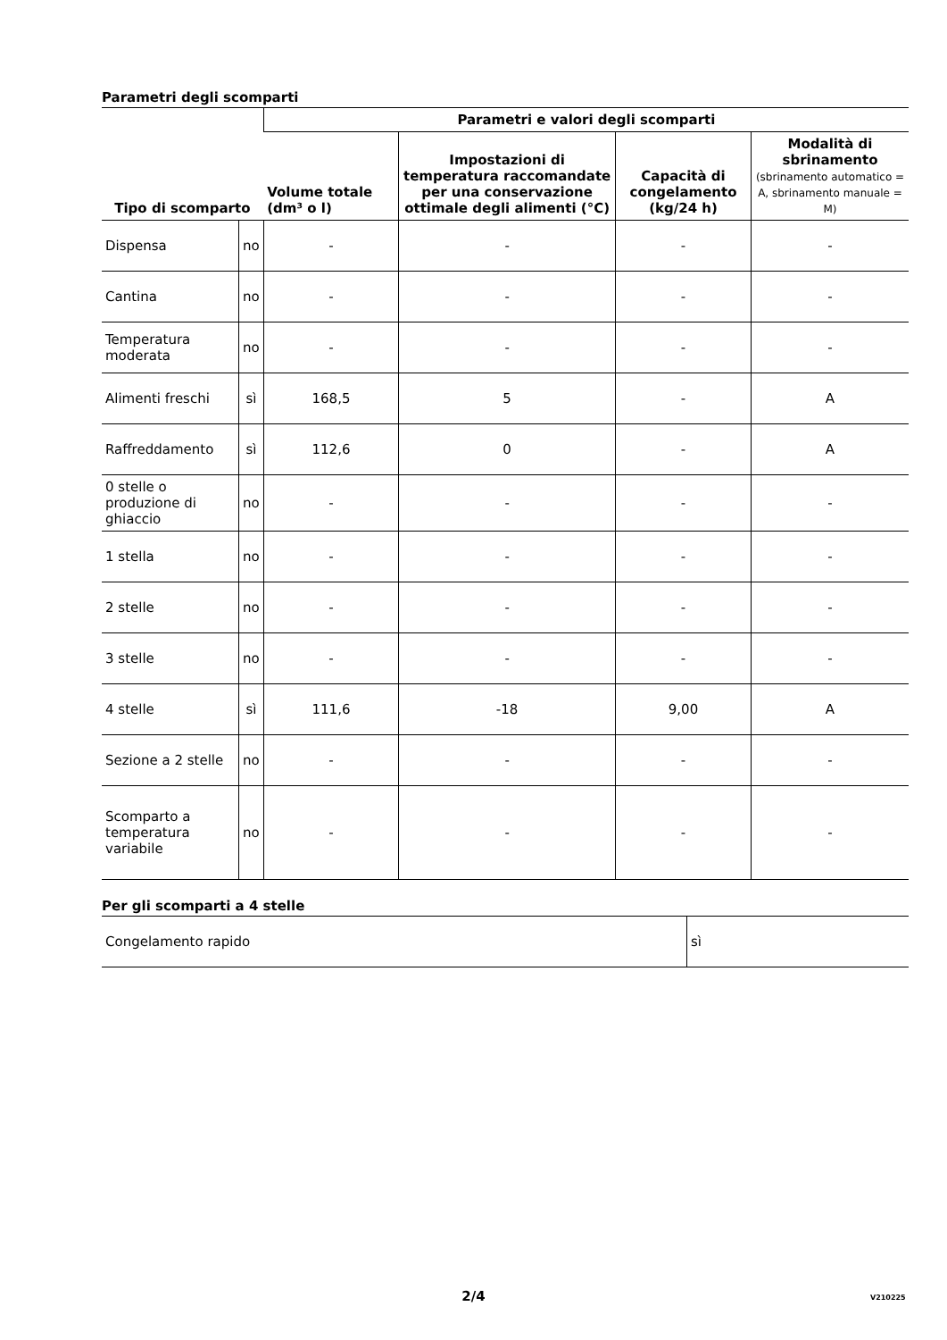Parametri degli scomparti
| Tipo di scomparto | | Parametri e valori degli scomparti | | | |
| --- | --- | --- | --- | --- | --- |
| | | Volume totale (dm³ o l) | Impostazioni di temperatura raccomandate per una conservazione ottimale degli alimenti (°C) | Capacità di congelamento (kg/24 h) | Modalità di sbrinamento (sbrinamento automatico = A, sbrinamento manuale = M) |
| Dispensa | no | - | - | - | - |
| Cantina | no | - | - | - | - |
| Temperatura moderata | no | - | - | - | - |
| Alimenti freschi | sì | 168,5 | 5 | - | A |
| Raffreddamento | sì | 112,6 | 0 | - | A |
| 0 stelle o produzione di ghiaccio | no | - | - | - | - |
| 1 stella | no | - | - | - | - |
| 2 stelle | no | - | - | - | - |
| 3 stelle | no | - | - | - | - |
| 4 stelle | sì | 111,6 | -18 | 9,00 | A |
| Sezione a 2 stelle | no | - | - | - | - |
| Scomparto a temperatura variabile | no | - | - | - | - |
Per gli scomparti a 4 stelle
| Congelamento rapido | sì |
2/4 V210225